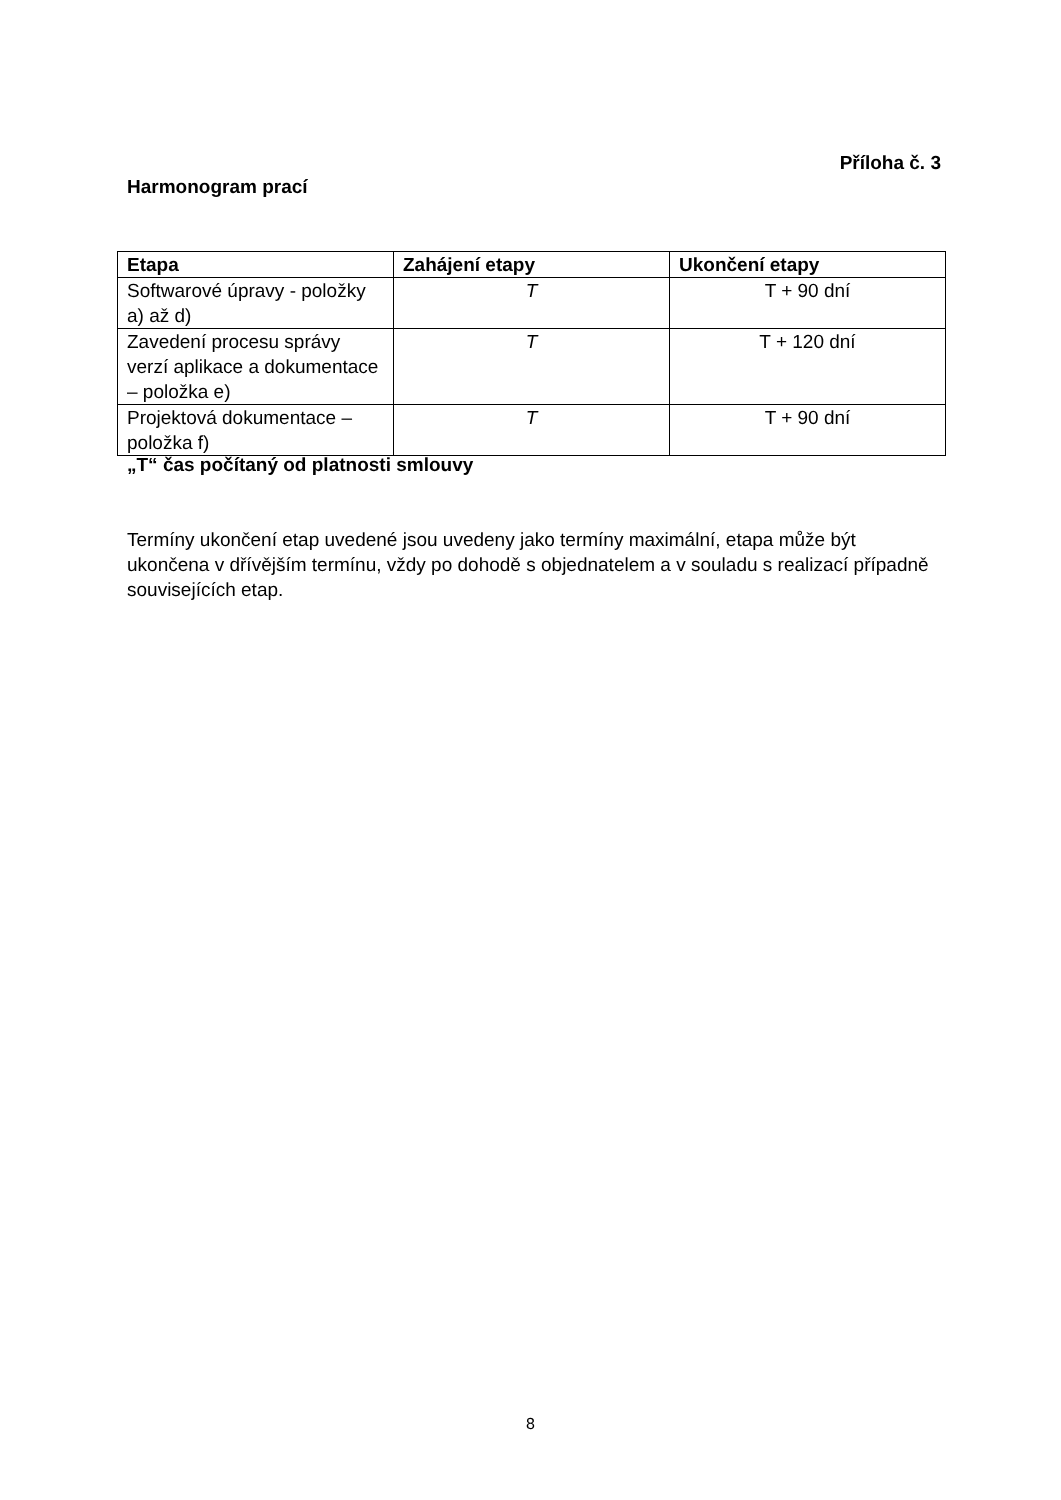Příloha č. 3
Harmonogram prací
| Etapa | Zahájení etapy | Ukončení etapy |
| --- | --- | --- |
| Softwarové úpravy - položky a) až d) | T | T + 90 dní |
| Zavedení procesu správy verzí aplikace a dokumentace – položka e) | T | T + 120 dní |
| Projektová dokumentace – položka f) | T | T + 90 dní |
„T“ čas počítaný od platnosti smlouvy
Termíny ukončení etap uvedené jsou uvedeny jako termíny maximální, etapa může být ukončena v dřívějším termínu, vždy po dohodě s objednatelem a v souladu s realizací případně souvisejících etap.
8